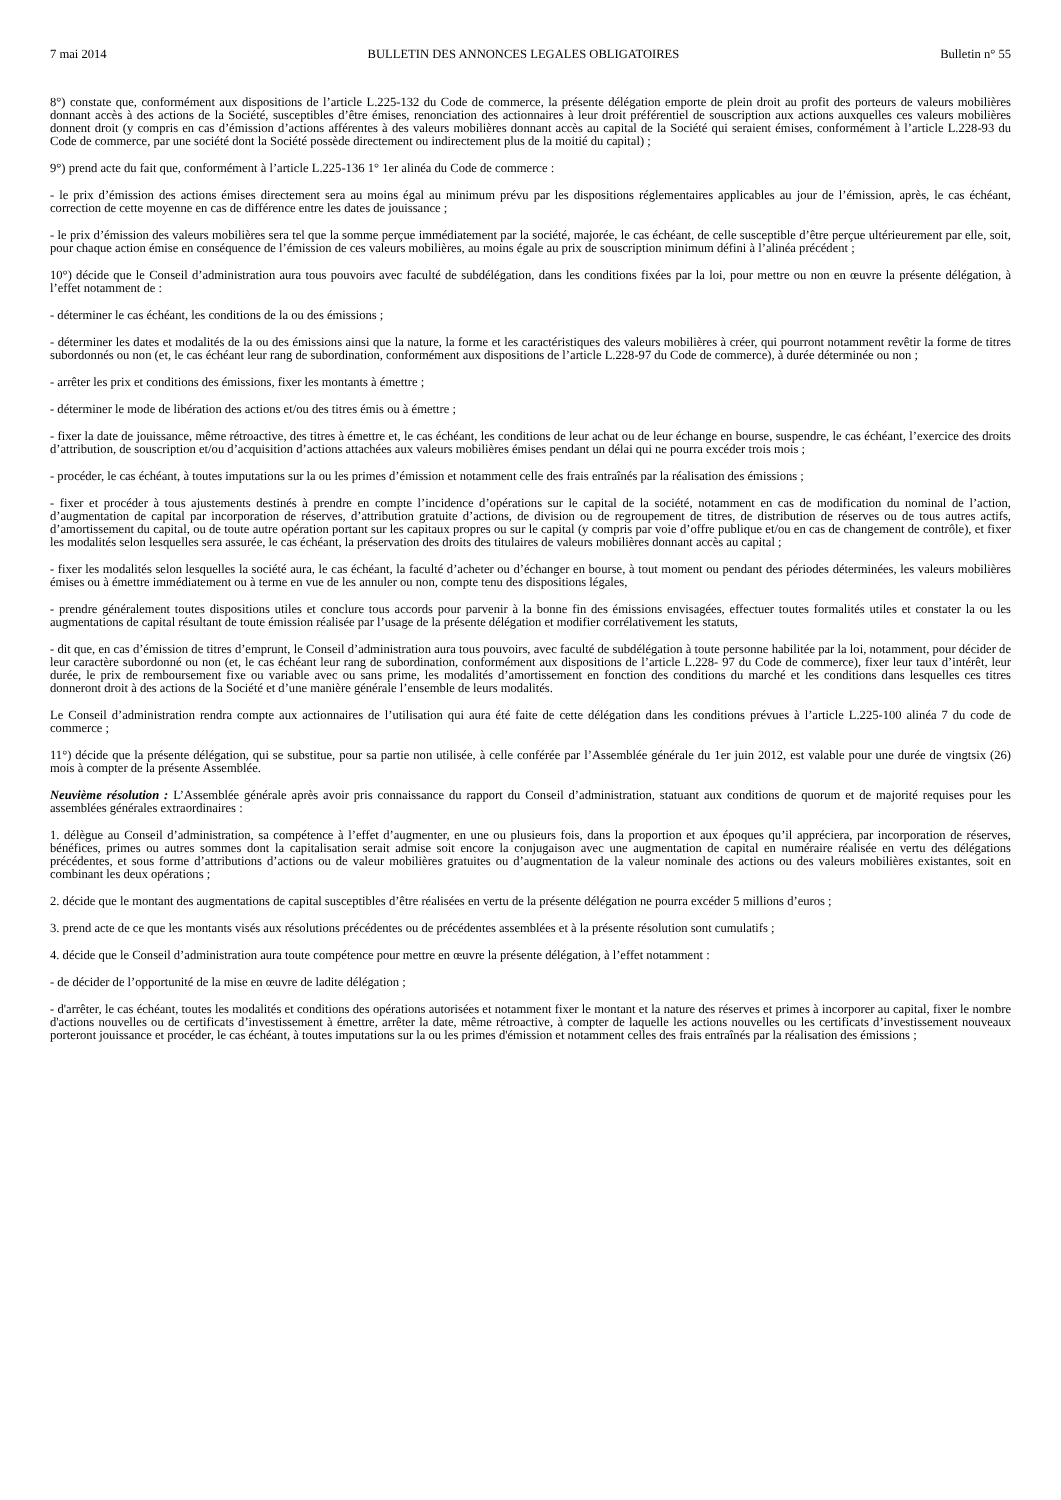7 mai 2014 BULLETIN DES ANNONCES LEGALES OBLIGATOIRES Bulletin n° 55
8°) constate que, conformément aux dispositions de l’article L.225-132 du Code de commerce, la présente délégation emporte de plein droit au profit des porteurs de valeurs mobilières donnant accès à des actions de la Société, susceptibles d’être émises, renonciation des actionnaires à leur droit préférentiel de souscription aux actions auxquelles ces valeurs mobilières donnent droit (y compris en cas d’émission d’actions afférentes à des valeurs mobilières donnant accès au capital de la Société qui seraient émises, conformément à l’article L.228-93 du Code de commerce, par une société dont la Société possède directement ou indirectement plus de la moitié du capital) ;
9°) prend acte du fait que, conformément à l’article L.225-136 1° 1er alinéa du Code de commerce :
- le prix d’émission des actions émises directement sera au moins égal au minimum prévu par les dispositions réglementaires applicables au jour de l’émission, après, le cas échéant, correction de cette moyenne en cas de différence entre les dates de jouissance ;
- le prix d’émission des valeurs mobilières sera tel que la somme perçue immédiatement par la société, majorée, le cas échéant, de celle susceptible d’être perçue ultérieurement par elle, soit, pour chaque action émise en conséquence de l’émission de ces valeurs mobilières, au moins égale au prix de souscription minimum défini à l’alinéa précédent ;
10°) décide que le Conseil d’administration aura tous pouvoirs avec faculté de subdélégation, dans les conditions fixées par la loi, pour mettre ou non en œuvre la présente délégation, à l’effet notamment de :
- déterminer le cas échéant, les conditions de la ou des émissions ;
- déterminer les dates et modalités de la ou des émissions ainsi que la nature, la forme et les caractéristiques des valeurs mobilières à créer, qui pourront notamment revêtir la forme de titres subordonnés ou non (et, le cas échéant leur rang de subordination, conformément aux dispositions de l’article L.228-97 du Code de commerce), à durée déterminée ou non ;
- arrêter les prix et conditions des émissions, fixer les montants à émettre ;
- déterminer le mode de libération des actions et/ou des titres émis ou à émettre ;
- fixer la date de jouissance, même rétroactive, des titres à émettre et, le cas échéant, les conditions de leur achat ou de leur échange en bourse, suspendre, le cas échéant, l’exercice des droits d’attribution, de souscription et/ou d’acquisition d’actions attachées aux valeurs mobilières émises pendant un délai qui ne pourra excéder trois mois ;
- procéder, le cas échéant, à toutes imputations sur la ou les primes d’émission et notamment celle des frais entraînés par la réalisation des émissions ;
- fixer et procéder à tous ajustements destinés à prendre en compte l’incidence d’opérations sur le capital de la société, notamment en cas de modification du nominal de l’action, d’augmentation de capital par incorporation de réserves, d’attribution gratuite d’actions, de division ou de regroupement de titres, de distribution de réserves ou de tous autres actifs, d’amortissement du capital, ou de toute autre opération portant sur les capitaux propres ou sur le capital (y compris par voie d’offre publique et/ou en cas de changement de contrôle), et fixer les modalités selon lesquelles sera assurée, le cas échéant, la préservation des droits des titulaires de valeurs mobilières donnant accès au capital ;
- fixer les modalités selon lesquelles la société aura, le cas échéant, la faculté d’acheter ou d’échanger en bourse, à tout moment ou pendant des périodes déterminées, les valeurs mobilières émises ou à émettre immédiatement ou à terme en vue de les annuler ou non, compte tenu des dispositions légales,
- prendre généralement toutes dispositions utiles et conclure tous accords pour parvenir à la bonne fin des émissions envisagées, effectuer toutes formalités utiles et constater la ou les augmentations de capital résultant de toute émission réalisée par l’usage de la présente délégation et modifier corrélativement les statuts,
- dit que, en cas d’émission de titres d’emprunt, le Conseil d’administration aura tous pouvoirs, avec faculté de subdélégation à toute personne habilitée par la loi, notamment, pour décider de leur caractère subordonné ou non (et, le cas échéant leur rang de subordination, conformément aux dispositions de l’article L.228- 97 du Code de commerce), fixer leur taux d’intérêt, leur durée, le prix de remboursement fixe ou variable avec ou sans prime, les modalités d’amortissement en fonction des conditions du marché et les conditions dans lesquelles ces titres donneront droit à des actions de la Société et d’une manière générale l’ensemble de leurs modalités.
Le Conseil d’administration rendra compte aux actionnaires de l’utilisation qui aura été faite de cette délégation dans les conditions prévues à l’article L.225-100 alinéa 7 du code de commerce ;
11°) décide que la présente délégation, qui se substitue, pour sa partie non utilisée, à celle conférée par l’Assemblée générale du 1er juin 2012, est valable pour une durée de vingtsix (26) mois à compter de la présente Assemblée.
Neuvième résolution : L’Assemblée générale après avoir pris connaissance du rapport du Conseil d’administration, statuant aux conditions de quorum et de majorité requises pour les assemblées générales extraordinaires :
1. délègue au Conseil d’administration, sa compétence à l’effet d’augmenter, en une ou plusieurs fois, dans la proportion et aux époques qu’il appréciera, par incorporation de réserves, bénéfices, primes ou autres sommes dont la capitalisation serait admise soit encore la conjugaison avec une augmentation de capital en numéraire réalisée en vertu des délégations précédentes, et sous forme d’attributions d’actions ou de valeur mobilières gratuites ou d’augmentation de la valeur nominale des actions ou des valeurs mobilières existantes, soit en combinant les deux opérations ;
2. décide que le montant des augmentations de capital susceptibles d’être réalisées en vertu de la présente délégation ne pourra excéder 5 millions d’euros ;
3. prend acte de ce que les montants visés aux résolutions précédentes ou de précédentes assemblées et à la présente résolution sont cumulatifs ;
4. décide que le Conseil d’administration aura toute compétence pour mettre en œuvre la présente délégation, à l’effet notamment :
- de décider de l’opportunité de la mise en œuvre de ladite délégation ;
- d'arrêter, le cas échéant, toutes les modalités et conditions des opérations autorisées et notamment fixer le montant et la nature des réserves et primes à incorporer au capital, fixer le nombre d'actions nouvelles ou de certificats d’investissement à émettre, arrêter la date, même rétroactive, à compter de laquelle les actions nouvelles ou les certificats d’investissement nouveaux porteront jouissance et procéder, le cas échéant, à toutes imputations sur la ou les primes d'émission et notamment celles des frais entraînés par la réalisation des émissions ;